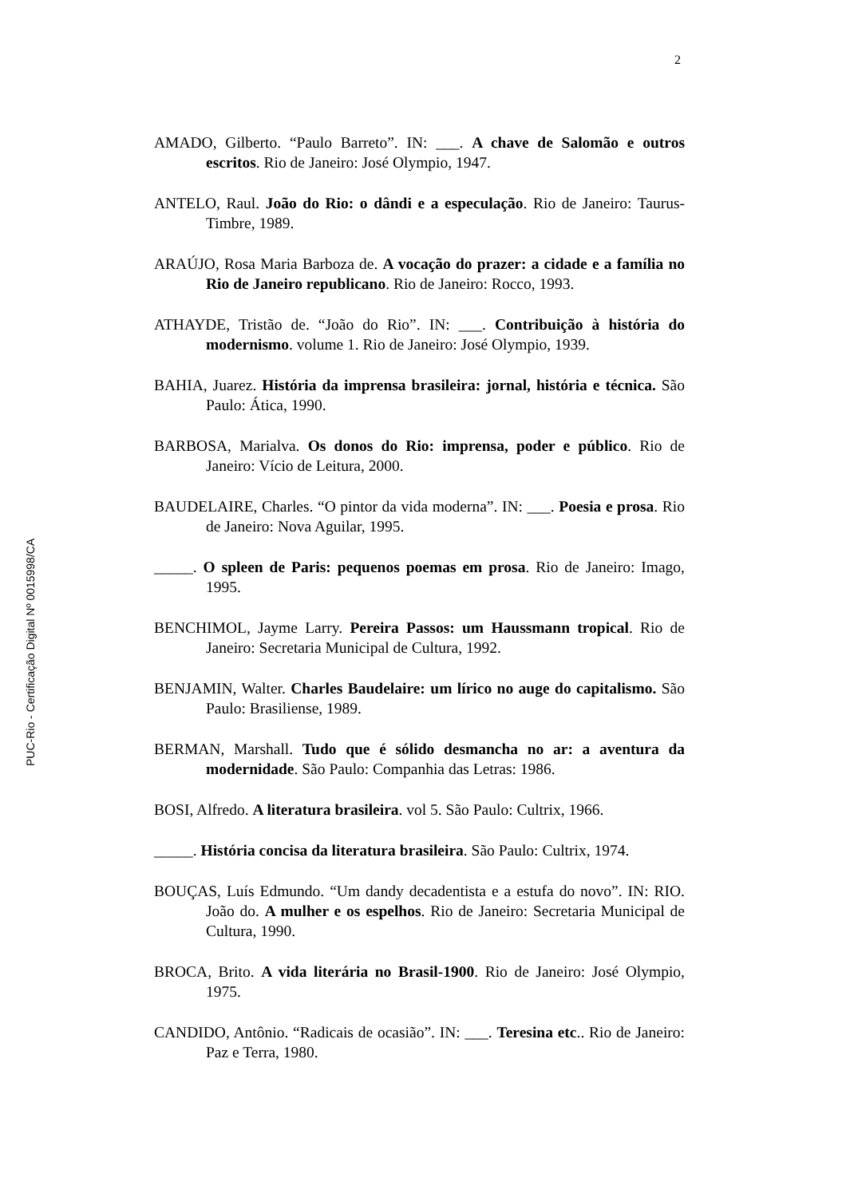2
PUC-Rio - Certificação Digital Nº 0015998/CA
AMADO, Gilberto. “Paulo Barreto”. IN: ___. A chave de Salomão e outros escritos. Rio de Janeiro: José Olympio, 1947.
ANTELO, Raul. João do Rio: o dândi e a especulação. Rio de Janeiro: Taurus-Timbre, 1989.
ARAÚJO, Rosa Maria Barboza de. A vocação do prazer: a cidade e a família no Rio de Janeiro republicano. Rio de Janeiro: Rocco, 1993.
ATHAYDE, Tristão de. “João do Rio”. IN: ___. Contribuição à história do modernismo. volume 1. Rio de Janeiro: José Olympio, 1939.
BAHIA, Juarez. História da imprensa brasileira: jornal, história e técnica. São Paulo: Ática, 1990.
BARBOSA, Marialva. Os donos do Rio: imprensa, poder e público. Rio de Janeiro: Vício de Leitura, 2000.
BAUDELAIRE, Charles. “O pintor da vida moderna”. IN: ___. Poesia e prosa. Rio de Janeiro: Nova Aguilar, 1995.
_____. O spleen de Paris: pequenos poemas em prosa. Rio de Janeiro: Imago, 1995.
BENCHIMOL, Jayme Larry. Pereira Passos: um Haussmann tropical. Rio de Janeiro: Secretaria Municipal de Cultura, 1992.
BENJAMIN, Walter. Charles Baudelaire: um lírico no auge do capitalismo. São Paulo: Brasiliense, 1989.
BERMAN, Marshall. Tudo que é sólido desmancha no ar: a aventura da modernidade. São Paulo: Companhia das Letras: 1986.
BOSI, Alfredo. A literatura brasileira. vol 5. São Paulo: Cultrix, 1966.
_____. História concisa da literatura brasileira. São Paulo: Cultrix, 1974.
BOUÇAS, Luís Edmundo. “Um dandy decadentista e a estufa do novo”. IN: RIO. João do. A mulher e os espelhos. Rio de Janeiro: Secretaria Municipal de Cultura, 1990.
BROCA, Brito. A vida literária no Brasil-1900. Rio de Janeiro: José Olympio, 1975.
CANDIDO, Antônio. “Radicais de ocasião”. IN: ___. Teresina etc.. Rio de Janeiro: Paz e Terra, 1980.